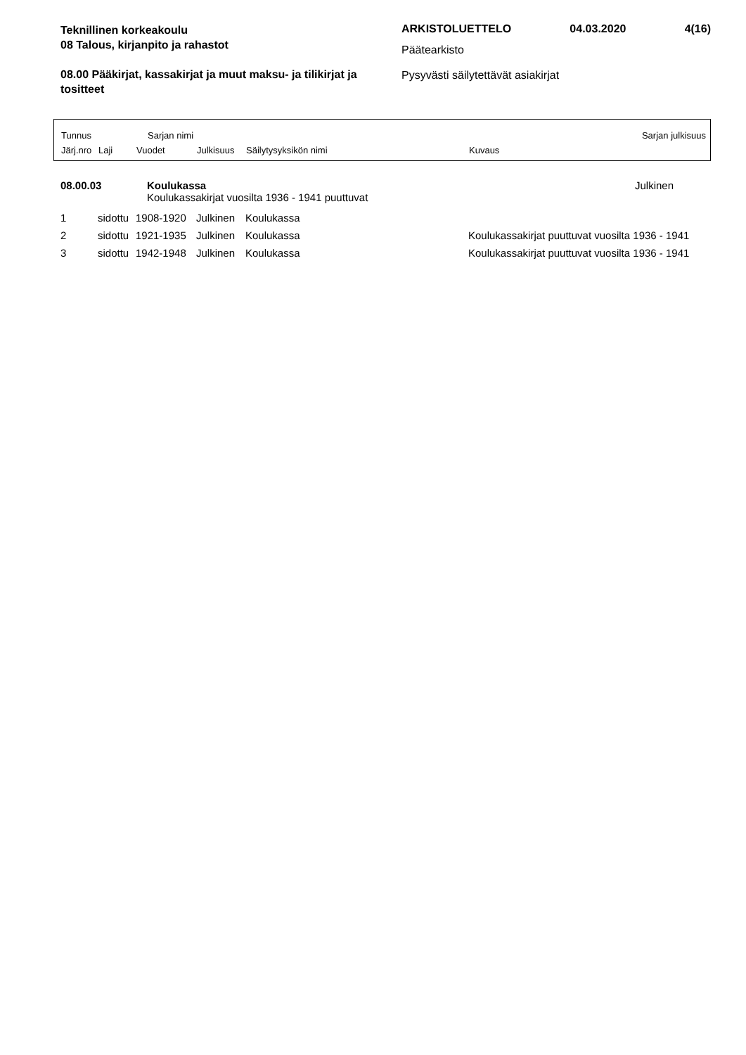Teknillinen korkeakoulu
08 Talous, kirjanpito ja rahastot
08.00 Pääkirjat, kassakirjat ja muut maksu- ja tilikirjat ja tositteet
ARKISTOLUETTELO 04.03.2020 4(16)
Päätearkisto
Pysyvästi säilytettävät asiakirjat
Tunnus Sarjan nimi Sarjan julkisuus
Järj.nro Laji Vuodet Julkisuus Säilytysyksikön nimi Kuvaus
| 08.00.03 | Koulukassa | Julkinen |
| | Koulukassakirjat vuosilta 1936 - 1941 puuttuvat | |
| 1 | sidottu | 1908-1920 | Julkinen | Koulukassa | |
| 2 | sidottu | 1921-1935 | Julkinen | Koulukassa | Koulukassakirjat puuttuvat vuosilta 1936 - 1941 |
| 3 | sidottu | 1942-1948 | Julkinen | Koulukassa | Koulukassakirjat puuttuvat vuosilta 1936 - 1941 |